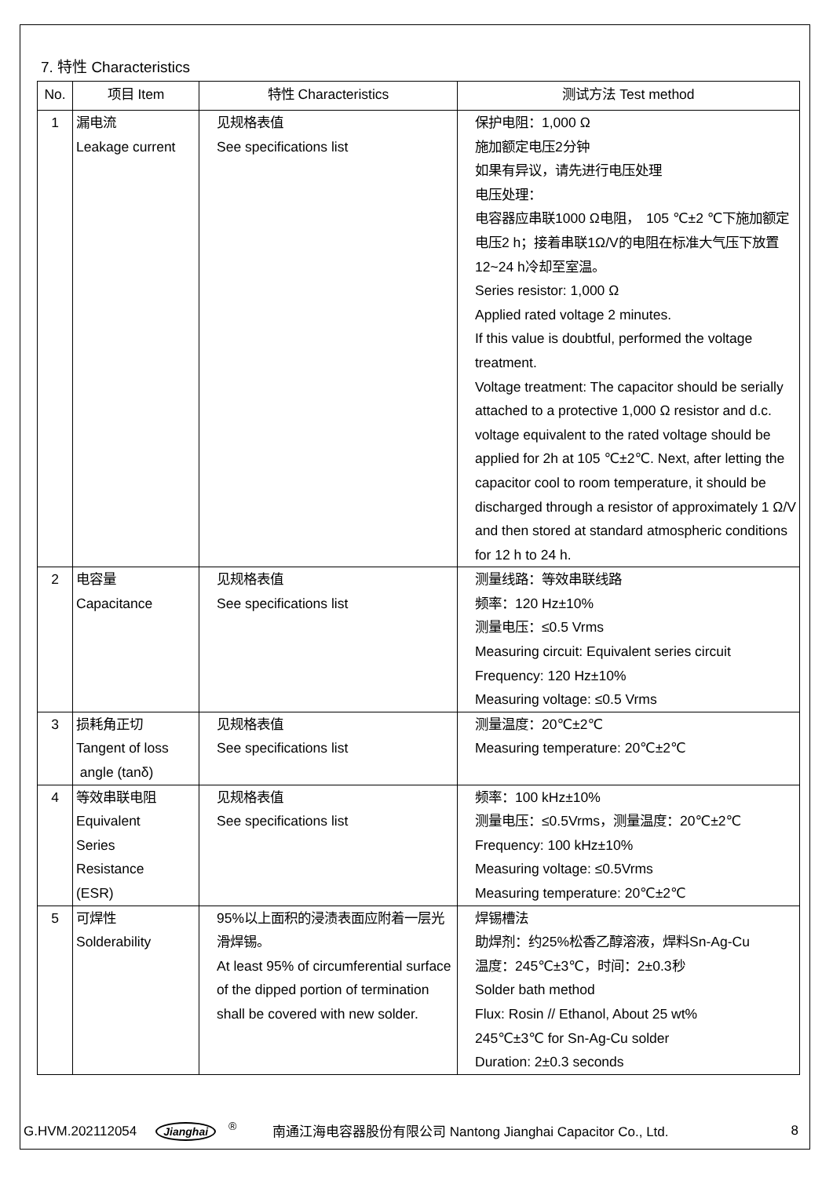7. 特性 Characteristics
| No. | 项目 Item | 特性 Characteristics | 测试方法 Test method |
| --- | --- | --- | --- |
| 1 | 漏电流 Leakage current | 见规格表值 See specifications list | 保护电阻：1,000 Ω 施加额定电压2分钟 如果有异议，请先进行电压处理 电压处理： 电容器应串联1000 Ω电阻， 105 ℃±2 ℃下施加额定电压2 h；接着串联1Ω/V的电阻在标准大气压下放置12~24 h冷却至室温。 Series resistor: 1,000 Ω Applied rated voltage 2 minutes. If this value is doubtful, performed the voltage treatment. Voltage treatment: The capacitor should be serially attached to a protective 1,000 Ω resistor and d.c. voltage equivalent to the rated voltage should be applied for 2h at 105 ℃±2℃. Next, after letting the capacitor cool to room temperature, it should be discharged through a resistor of approximately 1 Ω/V and then stored at standard atmospheric conditions for 12 h to 24 h. |
| 2 | 电容量 Capacitance | 见规格表值 See specifications list | 测量线路：等效串联线路 频率：120 Hz±10% 测量电压：≤0.5 Vrms Measuring circuit: Equivalent series circuit Frequency: 120 Hz±10% Measuring voltage: ≤0.5 Vrms |
| 3 | 损耗角正切 Tangent of loss angle (tanδ) | 见规格表值 See specifications list | 测量温度：20℃±2℃ Measuring temperature: 20℃±2℃ |
| 4 | 等效串联电阻 Equivalent Series Resistance (ESR) | 见规格表值 See specifications list | 频率：100 kHz±10% 测量电压：≤0.5Vrms，测量温度：20℃±2℃ Frequency: 100 kHz±10% Measuring voltage: ≤0.5Vrms Measuring temperature: 20℃±2℃ |
| 5 | 可焊性 Solderability | 95%以上面积的浸渍表面应附着一层光滑焊锡。 At least 95% of circumferential surface of the dipped portion of termination shall be covered with new solder. | 焊锡槽法 助焊剂：约25%松香乙醇溶液，焊料Sn-Ag-Cu 温度：245℃±3℃，时间：2±0.3秒 Solder bath method Flux: Rosin // Ethanol, About 25 wt% 245℃±3℃ for Sn-Ag-Cu solder Duration: 2±0.3 seconds |
G.HVM.202112054 Jianghai<sup>®</sup> 南通江海电容器股份有限公司 Nantong Jianghai Capacitor Co., Ltd. 8